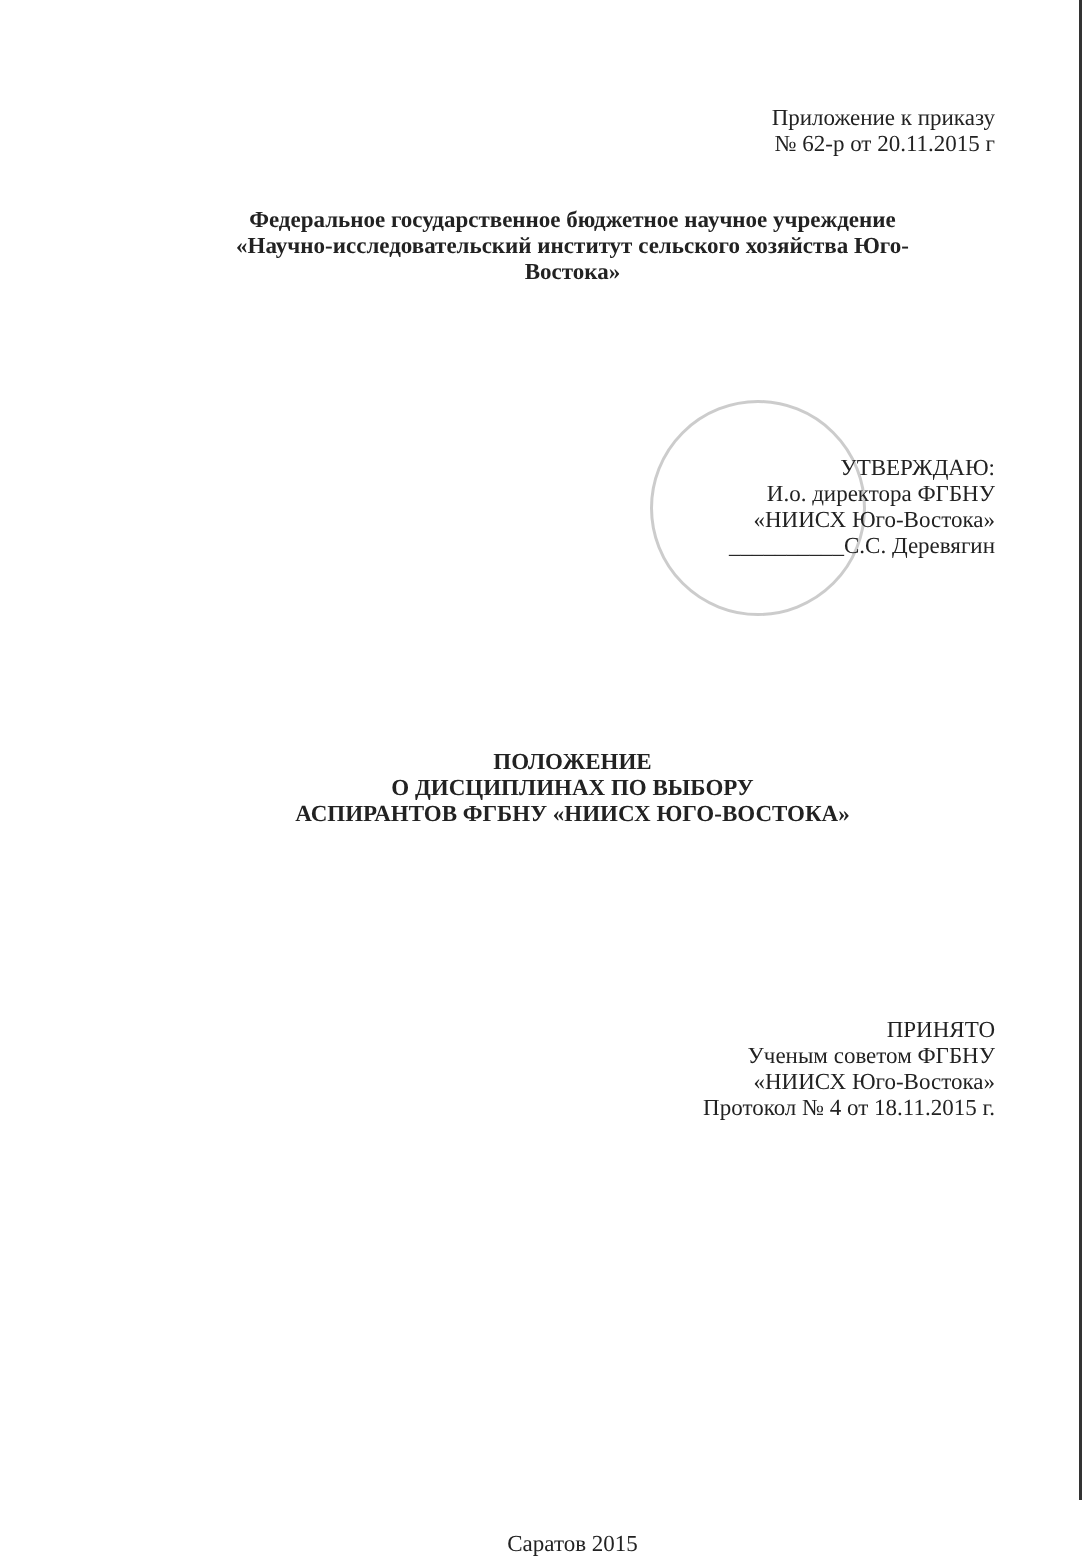Приложение к приказу
№ 62-р от 20.11.2015 г
Федеральное государственное бюджетное научное учреждение
«Научно-исследовательский институт сельского хозяйства Юго-
Востока»
УТВЕРЖДАЮ:
И.о. директора ФГБНУ
«НИИСХ Юго-Востока»
__________С.С. Деревягин
ПОЛОЖЕНИЕ
О ДИСЦИПЛИНАХ ПО ВЫБОРУ
АСПИРАНТОВ ФГБНУ «НИИСХ ЮГО-ВОСТОКА»
ПРИНЯТО
Ученым советом ФГБНУ
«НИИСХ Юго-Востока»
Протокол № 4 от 18.11.2015 г.
Саратов 2015